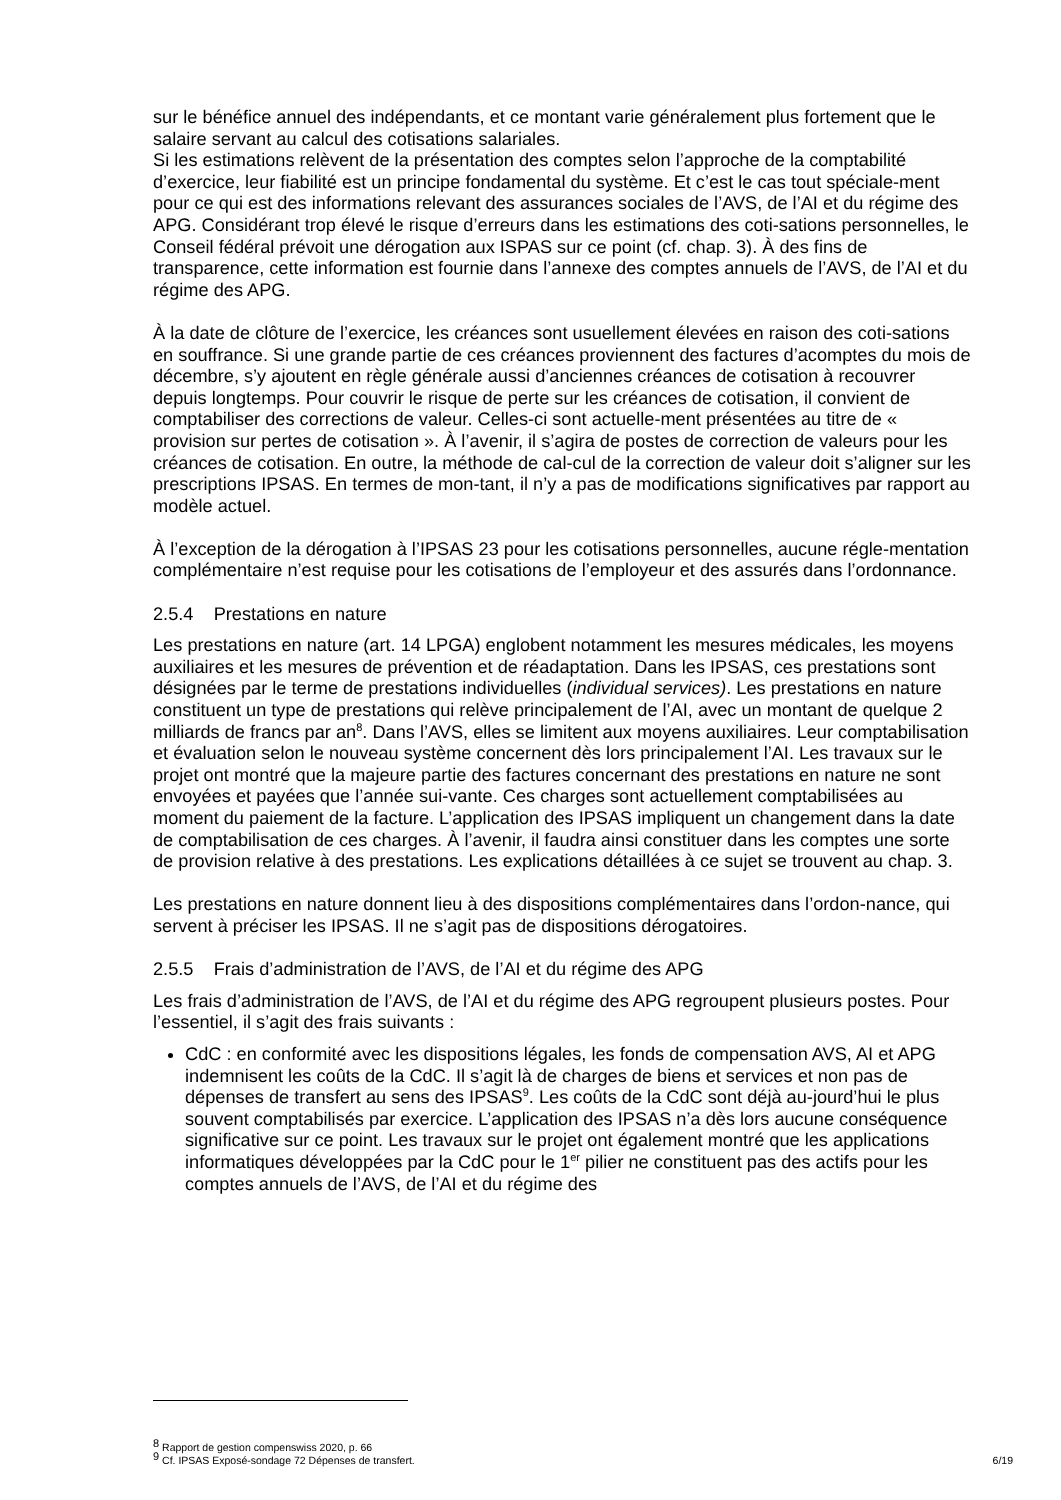sur le bénéfice annuel des indépendants, et ce montant varie généralement plus fortement que le salaire servant au calcul des cotisations salariales.
Si les estimations relèvent de la présentation des comptes selon l’approche de la comptabilité d’exercice, leur fiabilité est un principe fondamental du système. Et c’est le cas tout spéciale-ment pour ce qui est des informations relevant des assurances sociales de l’AVS, de l’AI et du régime des APG. Considérant trop élevé le risque d’erreurs dans les estimations des coti-sations personnelles, le Conseil fédéral prévoit une dérogation aux ISPAS sur ce point (cf. chap. 3). À des fins de transparence, cette information est fournie dans l’annexe des comptes annuels de l’AVS, de l’AI et du régime des APG.
À la date de clôture de l’exercice, les créances sont usuellement élevées en raison des coti-sations en souffrance. Si une grande partie de ces créances proviennent des factures d’acomptes du mois de décembre, s’y ajoutent en règle générale aussi d’anciennes créances de cotisation à recouvrer depuis longtemps. Pour couvrir le risque de perte sur les créances de cotisation, il convient de comptabiliser des corrections de valeur. Celles-ci sont actuelle-ment présentées au titre de « provision sur pertes de cotisation ». À l’avenir, il s’agira de postes de correction de valeurs pour les créances de cotisation. En outre, la méthode de cal-cul de la correction de valeur doit s’aligner sur les prescriptions IPSAS. En termes de mon-tant, il n’y a pas de modifications significatives par rapport au modèle actuel.
À l’exception de la dérogation à l’IPSAS 23 pour les cotisations personnelles, aucune régle-mentation complémentaire n’est requise pour les cotisations de l’employeur et des assurés dans l’ordonnance.
2.5.4 Prestations en nature
Les prestations en nature (art. 14 LPGA) englobent notamment les mesures médicales, les moyens auxiliaires et les mesures de prévention et de réadaptation. Dans les IPSAS, ces prestations sont désignées par le terme de prestations individuelles (individual services). Les prestations en nature constituent un type de prestations qui relève principalement de l’AI, avec un montant de quelque 2 milliards de francs par an<sup>8</sup>. Dans l’AVS, elles se limitent aux moyens auxiliaires. Leur comptabilisation et évaluation selon le nouveau système concernent dès lors principalement l’AI. Les travaux sur le projet ont montré que la majeure partie des factures concernant des prestations en nature ne sont envoyées et payées que l’année sui-vante. Ces charges sont actuellement comptabilisées au moment du paiement de la facture. L’application des IPSAS impliquent un changement dans la date de comptabilisation de ces charges. À l’avenir, il faudra ainsi constituer dans les comptes une sorte de provision relative à des prestations. Les explications détaillées à ce sujet se trouvent au chap. 3.
Les prestations en nature donnent lieu à des dispositions complémentaires dans l’ordon-nance, qui servent à préciser les IPSAS. Il ne s’agit pas de dispositions dérogatoires.
2.5.5 Frais d’administration de l’AVS, de l’AI et du régime des APG
Les frais d’administration de l’AVS, de l’AI et du régime des APG regroupent plusieurs postes. Pour l’essentiel, il s’agit des frais suivants :
CdC : en conformité avec les dispositions légales, les fonds de compensation AVS, AI et APG indemnisent les coûts de la CdC. Il s’agit là de charges de biens et services et non pas de dépenses de transfert au sens des IPSAS<sup>9</sup>. Les coûts de la CdC sont déjà au-jourd’hui le plus souvent comptabilisés par exercice. L’application des IPSAS n’a dès lors aucune conséquence significative sur ce point. Les travaux sur le projet ont également montré que les applications informatiques développées par la CdC pour le 1<sup>er</sup> pilier ne constituent pas des actifs pour les comptes annuels de l’AVS, de l’AI et du régime des
<sup>8</sup> Rapport de gestion compenswiss 2020, p. 66
<sup>9</sup> Cf. IPSAS Exposé-sondage 72 Dépenses de transfert. 6/19